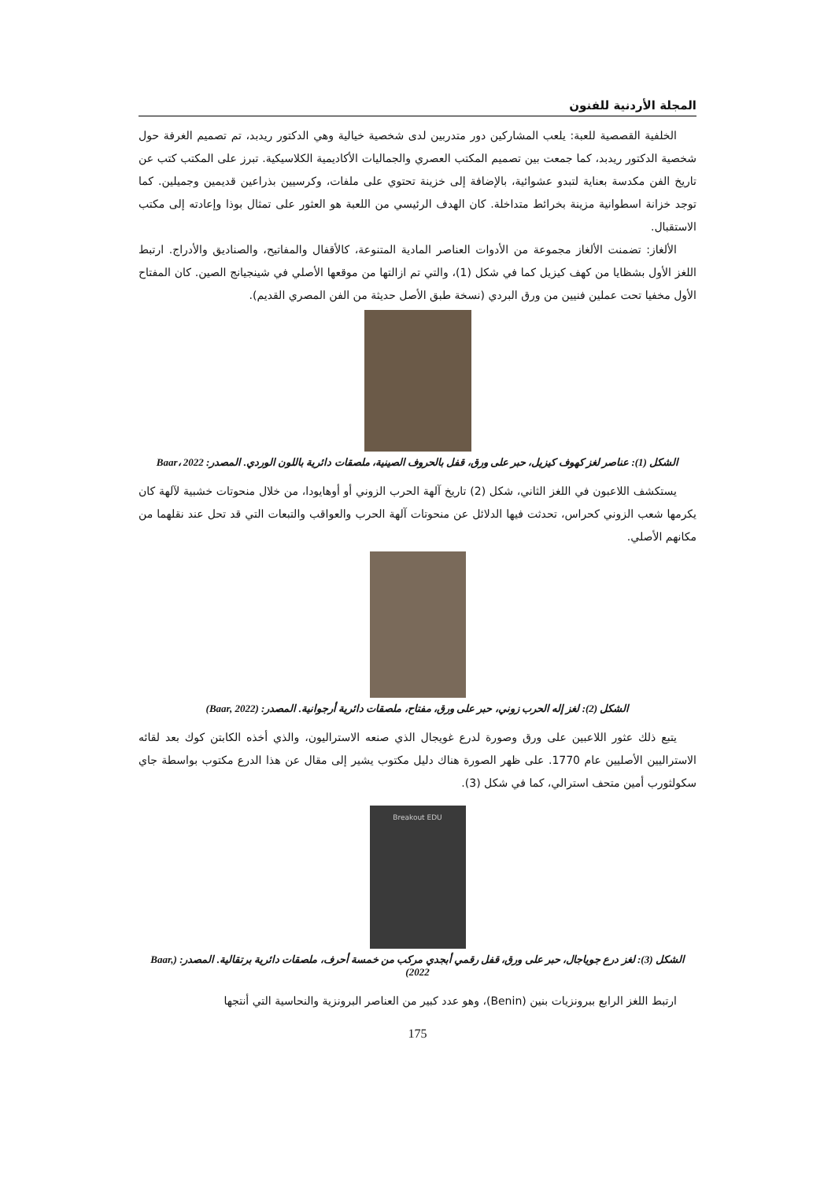المجلة الأردنية للفنون
الخلفية القصصية للعبة: يلعب المشاركين دور متدربين لدى شخصية خيالية وهي الدكتور ريدبد، تم تصميم الغرفة حول شخصية الدكتور ريدبد، كما جمعت بين تصميم المكتب العصري والجماليات الأكاديمية الكلاسيكية. تبرز على المكتب كتب عن تاريخ الفن مكدسة بعناية لتبدو عشوائية، بالإضافة إلى خزينة تحتوي على ملفات، وكرسيين بذراعين قديمين وجميلين. كما توجد خزانة اسطوانية مزينة بخرائط متداخلة. كان الهدف الرئيسي من اللعبة هو العثور على تمثال بوذا وإعادته إلى مكتب الاستقبال.
الألغاز: تضمنت الألغاز مجموعة من الأدوات العناصر المادية المتنوعة، كالأقفال والمفاتيح، والصناديق والأدراج. ارتبط اللغز الأول بشظايا من كهف كيزيل كما في شكل (1)، والتي تم ازالتها من موقعها الأصلي في شينجيانج الصين. كان المفتاح الأول مخفيا تحت عملين فنيين من ورق البردي (نسخة طبق الأصل حديثة من الفن المصري القديم).
الشكل (1): عناصر لغز كهوف كيزيل، حبر على ورق، قفل بالحروف الصينية، ملصقات دائرية باللون الوردي. المصدر: Baar، 2022
يستكشف اللاعبون في اللغز الثاني، شكل (2) تاريخ آلهة الحرب الزوني أو أوهايودا، من خلال منحوتات خشبية لآلهة كان يكرمها شعب الزوني كحراس، تحدثت فيها الدلائل عن منحوتات آلهة الحرب والعواقب والتبعات التي قد تحل عند نقلهما من مكانهم الأصلي.
الشكل (2): لغز إله الحرب زوني، حبر على ورق، مفتاح، ملصقات دائرية أرجوانية. المصدر: (Baar, 2022)
يتبع ذلك عثور اللاعبين على ورق وصورة لدرع غويجال الذي صنعه الاستراليون، والذي أخذه الكابتن كوك بعد لقائه الاستراليين الأصليين عام 1770. على ظهر الصورة هناك دليل مكتوب يشير إلى مقال عن هذا الدرع مكتوب بواسطة جاي سكولثورب أمين متحف استرالي، كما في شكل (3).
Breakout EDU
الشكل (3): لغز درع جوياجال، حبر على ورق، قفل رقمي أبجدي مركب من خمسة أحرف، ملصقات دائرية برتقالية. المصدر: (Baar, 2022)
ارتبط اللغز الرابع ببرونزيات بنين (Benin)، وهو عدد كبير من العناصر البرونزية والنحاسية التي أنتجها
175